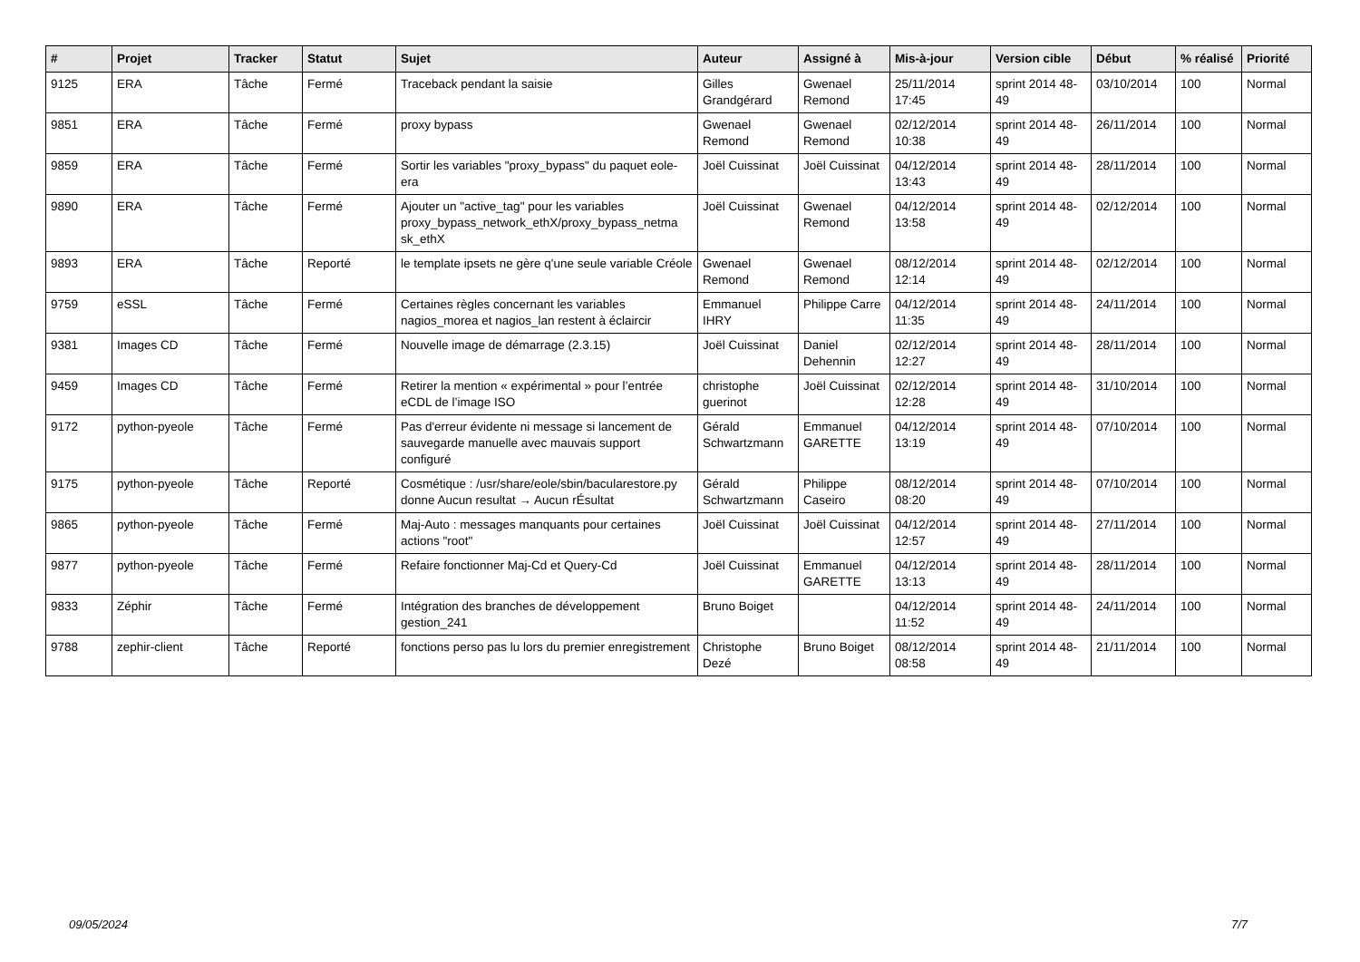| # | Projet | Tracker | Statut | Sujet | Auteur | Assigné à | Mis-à-jour | Version cible | Début | % réalisé | Priorité |
| --- | --- | --- | --- | --- | --- | --- | --- | --- | --- | --- | --- |
| 9125 | ERA | Tâche | Fermé | Traceback pendant la saisie | Gilles Grandgérard | Gwenael Remond | 25/11/2014 17:45 | sprint 2014 48-49 | 03/10/2014 | 100 | Normal |
| 9851 | ERA | Tâche | Fermé | proxy bypass | Gwenael Remond | Gwenael Remond | 02/12/2014 10:38 | sprint 2014 48-49 | 26/11/2014 | 100 | Normal |
| 9859 | ERA | Tâche | Fermé | Sortir les variables "proxy_bypass" du paquet eole-era | Joël Cuissinat | Joël Cuissinat | 04/12/2014 13:43 | sprint 2014 48-49 | 28/11/2014 | 100 | Normal |
| 9890 | ERA | Tâche | Fermé | Ajouter un "active_tag" pour les variables proxy_bypass_network_ethX/proxy_bypass_netma sk_ethX | Joël Cuissinat | Gwenael Remond | 04/12/2014 13:58 | sprint 2014 48-49 | 02/12/2014 | 100 | Normal |
| 9893 | ERA | Tâche | Reporté | le template ipsets ne gère q'une seule variable Créole | Gwenael Remond | Gwenael Remond | 08/12/2014 12:14 | sprint 2014 48-49 | 02/12/2014 | 100 | Normal |
| 9759 | eSSL | Tâche | Fermé | Certaines règles concernant les variables nagios_morea et nagios_lan restent à éclaircir | Emmanuel IHRY | Philippe Carre | 04/12/2014 11:35 | sprint 2014 48-49 | 24/11/2014 | 100 | Normal |
| 9381 | Images CD | Tâche | Fermé | Nouvelle image de démarrage (2.3.15) | Joël Cuissinat | Daniel Dehennin | 02/12/2014 12:27 | sprint 2014 48-49 | 28/11/2014 | 100 | Normal |
| 9459 | Images CD | Tâche | Fermé | Retirer la mention « expérimental » pour l’entrée eCDL de l’image ISO | christophe guerinot | Joël Cuissinat | 02/12/2014 12:28 | sprint 2014 48-49 | 31/10/2014 | 100 | Normal |
| 9172 | python-pyeole | Tâche | Fermé | Pas d'erreur évidente ni message si lancement de sauvegarde manuelle avec mauvais support configuré | Gérald Schwartzmann | Emmanuel GARETTE | 04/12/2014 13:19 | sprint 2014 48-49 | 07/10/2014 | 100 | Normal |
| 9175 | python-pyeole | Tâche | Reporté | Cosmétique : /usr/share/eole/sbin/bacularestore.py donne Aucun resultat → Aucun rÉsultat | Gérald Schwartzmann | Philippe Caseiro | 08/12/2014 08:20 | sprint 2014 48-49 | 07/10/2014 | 100 | Normal |
| 9865 | python-pyeole | Tâche | Fermé | Maj-Auto : messages manquants pour certaines actions "root" | Joël Cuissinat | Joël Cuissinat | 04/12/2014 12:57 | sprint 2014 48-49 | 27/11/2014 | 100 | Normal |
| 9877 | python-pyeole | Tâche | Fermé | Refaire fonctionner Maj-Cd et Query-Cd | Joël Cuissinat | Emmanuel GARETTE | 04/12/2014 13:13 | sprint 2014 48-49 | 28/11/2014 | 100 | Normal |
| 9833 | Zéphir | Tâche | Fermé | Intégration des branches de développement gestion_241 | Bruno Boiget | | 04/12/2014 11:52 | sprint 2014 48-49 | 24/11/2014 | 100 | Normal |
| 9788 | zephir-client | Tâche | Reporté | fonctions perso pas lu lors du premier enregistrement | Christophe Dezé | Bruno Boiget | 08/12/2014 08:58 | sprint 2014 48-49 | 21/11/2014 | 100 | Normal |
09/05/2024 7/7